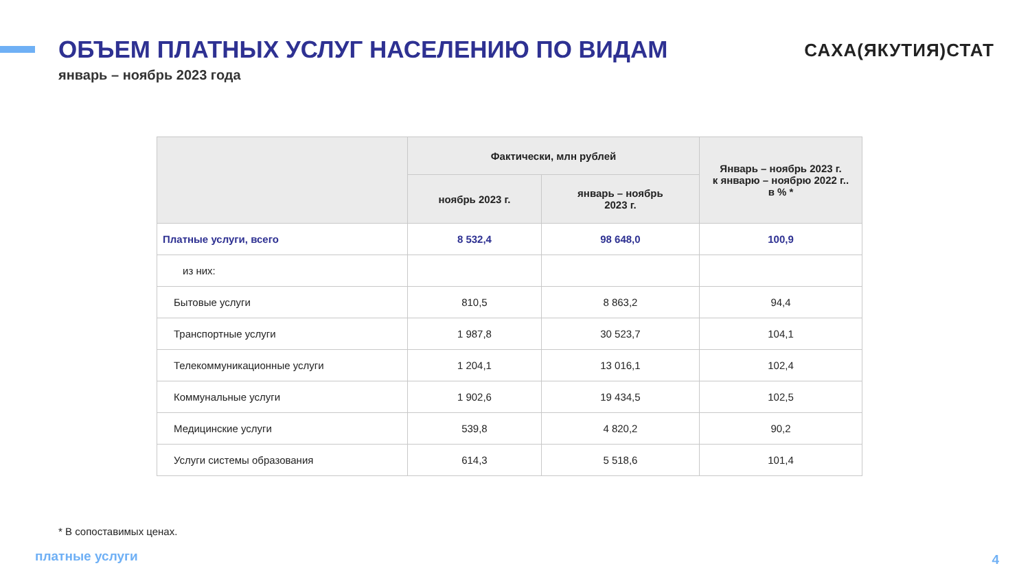ОБЪЕМ ПЛАТНЫХ УСЛУГ НАСЕЛЕНИЮ ПО ВИДАМ
САХА(ЯКУТИЯ)СТАТ
январь – ноябрь 2023 года
| | Фактически, млн рублей | | Январь – ноябрь 2023 г. к январю – ноябрю 2022 г.. в % * |
| --- | --- | --- | --- |
| | ноябрь 2023 г. | январь – ноябрь 2023 г. | |
| Платные услуги, всего | 8 532,4 | 98 648,0 | 100,9 |
| из них: | | | |
| Бытовые услуги | 810,5 | 8 863,2 | 94,4 |
| Транспортные услуги | 1 987,8 | 30 523,7 | 104,1 |
| Телекоммуникационные услуги | 1 204,1 | 13 016,1 | 102,4 |
| Коммунальные услуги | 1 902,6 | 19 434,5 | 102,5 |
| Медицинские услуги | 539,8 | 4 820,2 | 90,2 |
| Услуги системы образования | 614,3 | 5 518,6 | 101,4 |
* В сопоставимых ценах.
платные услуги 4